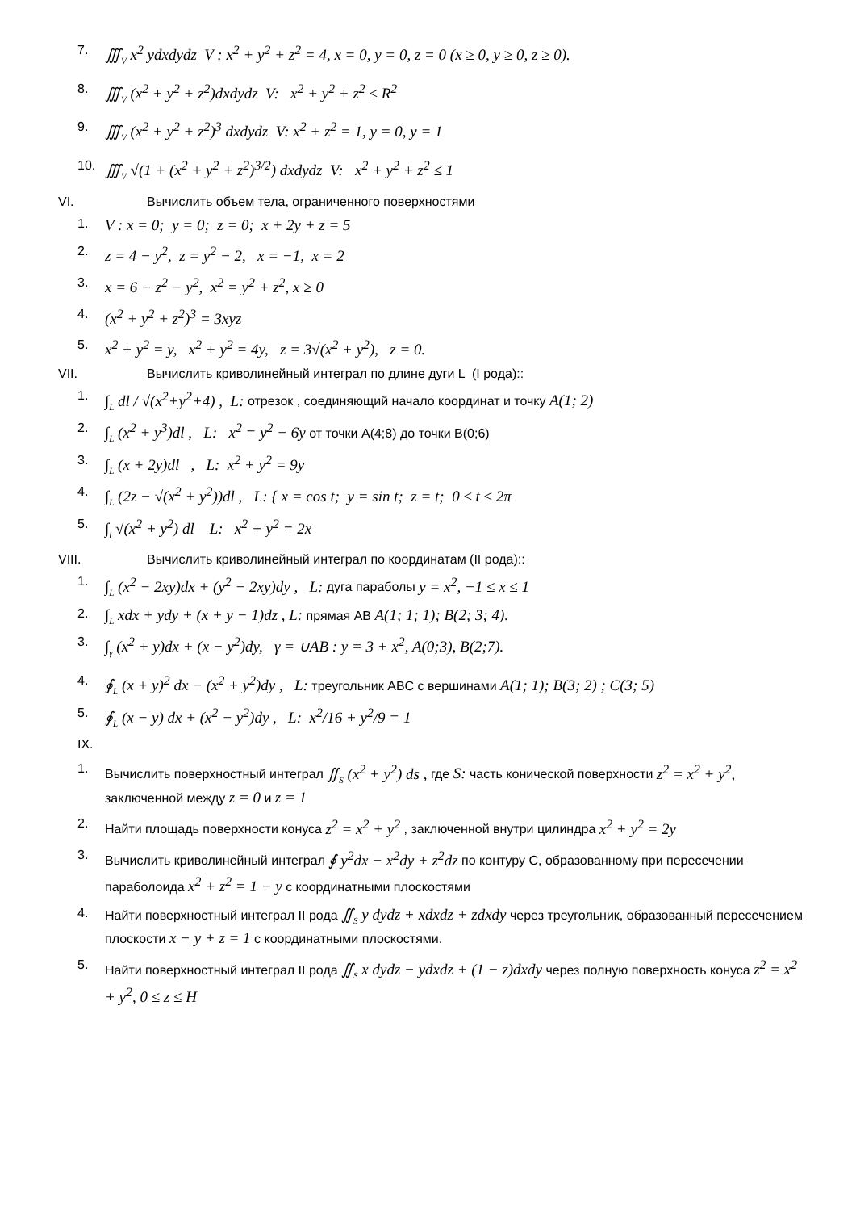7. ∭<sub>V</sub> x<sup>2</sup> ydxdydz V : x<sup>2</sup> + y<sup>2</sup> + z<sup>2</sup> = 4, x = 0, y = 0, z = 0 (x ≥ 0, y ≥ 0, z ≥ 0).
8. ∭<sub>V</sub> (x<sup>2</sup> + y<sup>2</sup> + z<sup>2</sup>)dxdydz V: x<sup>2</sup> + y<sup>2</sup> + z<sup>2</sup> ≤ R<sup>2</sup>
9. ∭<sub>V</sub> (x<sup>2</sup> + y<sup>2</sup> + z<sup>2</sup>)<sup>3</sup> dxdydz V: x<sup>2</sup> + z<sup>2</sup> = 1, y = 0, y = 1
10. ∭<sub>V</sub> √(1 + (x<sup>2</sup> + y<sup>2</sup> + z<sup>2</sup>)<sup>3/2</sup>) dxdydz V: x<sup>2</sup> + y<sup>2</sup> + z<sup>2</sup> ≤ 1
VI. Вычислить объем тела, ограниченного поверхностями
1. V : x = 0; y = 0; z = 0; x + 2y + z = 5
2. z = 4 − y<sup>2</sup>, z = y<sup>2</sup> − 2, x = −1, x = 2
3. x = 6 − z<sup>2</sup> − y<sup>2</sup>, x<sup>2</sup> = y<sup>2</sup> + z<sup>2</sup>, x ≥ 0
4. (x<sup>2</sup> + y<sup>2</sup> + z<sup>2</sup>)<sup>3</sup> = 3xyz
5. x<sup>2</sup> + y<sup>2</sup> = y, x<sup>2</sup> + y<sup>2</sup> = 4y, z = 3√(x<sup>2</sup> + y<sup>2</sup>), z = 0.
VII. Вычислить криволинейный интеграл по длине дуги L (I рода)::
1. ∫<sub>L</sub> dl / √(x<sup>2</sup>+y<sup>2</sup>+4) , L: отрезок , соединяющий начало координат и точку A(1; 2)
2. ∫<sub>L</sub> (x<sup>2</sup> + y<sup>3</sup>)dl , L: x<sup>2</sup> = y<sup>2</sup> − 6y от точки A(4;8) до точки B(0;6)
3. ∫<sub>L</sub> (x + 2y)dl , L: x<sup>2</sup> + y<sup>2</sup> = 9y
4. ∫<sub>L</sub> (2z − √(x<sup>2</sup> + y<sup>2</sup>))dl , L: { x = cos t; y = sin t; z = t; 0 ≤ t ≤ 2π
5. ∫<sub>l</sub> √(x<sup>2</sup> + y<sup>2</sup>) dl L: x<sup>2</sup> + y<sup>2</sup> = 2x
VIII. Вычислить криволинейный интеграл по координатам (II рода)::
1. ∫<sub>L</sub> (x<sup>2</sup> − 2xy)dx + (y<sup>2</sup> − 2xy)dy , L: дуга параболы y = x<sup>2</sup>, −1 ≤ x ≤ 1
2. ∫<sub>L</sub> xdx + ydy + (x + y − 1)dz , L: прямая AB A(1; 1; 1); B(2; 3; 4).
3. ∫<sub>γ</sub> (x<sup>2</sup> + y)dx + (x − y<sup>2</sup>)dy, γ = ∪AB : y = 3 + x<sup>2</sup>, A(0;3), B(2;7).
4. ∮<sub>L</sub> (x + y)<sup>2</sup> dx − (x<sup>2</sup> + y<sup>2</sup>)dy , L: треугольник ABC с вершинами A(1; 1); B(3; 2) ; C(3; 5)
5. ∮<sub>L</sub> (x − y) dx + (x<sup>2</sup> − y<sup>2</sup>)dy , L: x<sup>2</sup>/16 + y<sup>2</sup>/9 = 1
IX.
1. Вычислить поверхностный интеграл ∬<sub>S</sub> (x<sup>2</sup> + y<sup>2</sup>) ds , где S: часть конической поверхности z<sup>2</sup> = x<sup>2</sup> + y<sup>2</sup>, заключенной между z = 0 и z = 1
2. Найти площадь поверхности конуса z<sup>2</sup> = x<sup>2</sup> + y<sup>2</sup> , заключенной внутри цилиндра x<sup>2</sup> + y<sup>2</sup> = 2y
3. Вычислить криволинейный интеграл ∮ y<sup>2</sup>dx − x<sup>2</sup>dy + z<sup>2</sup>dz по контуру С, образованному при пересечении параболоида x<sup>2</sup> + z<sup>2</sup> = 1 − y с координатными плоскостями
4. Найти поверхностный интеграл II рода ∬<sub>S</sub> y dydz + xdxdz + zdxdy через треугольник, образованный пересечением плоскости x − y + z = 1 с координатными плоскостями.
5. Найти поверхностный интеграл II рода ∬<sub>S</sub> x dydz − ydxdz + (1 − z)dxdy через полную поверхность конуса z<sup>2</sup> = x<sup>2</sup> + y<sup>2</sup>, 0 ≤ z ≤ H